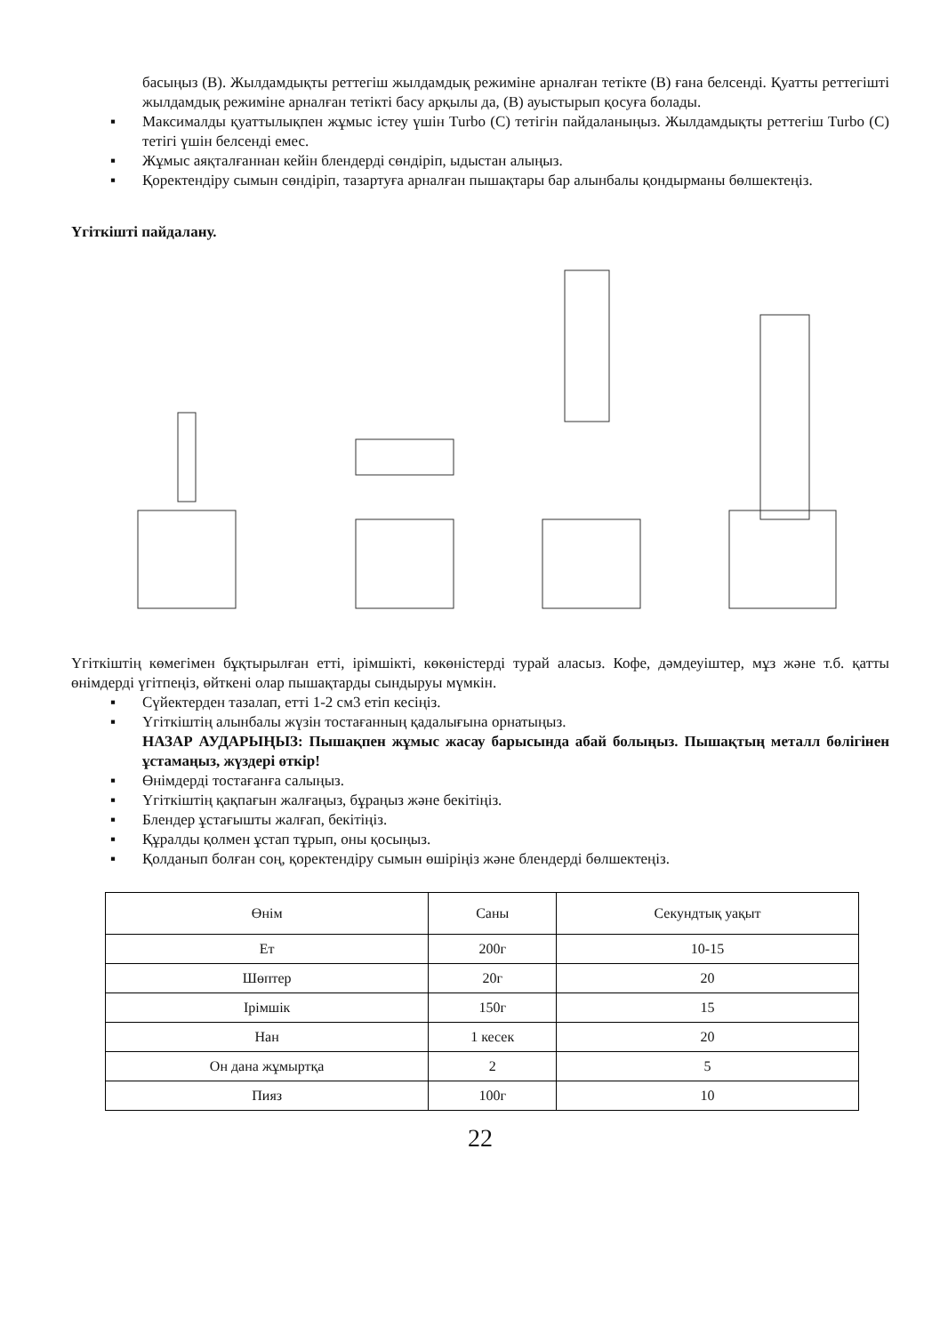басыңыз (В). Жылдамдықты реттегіш жылдамдық режиміне арналған тетікте (В) ғана белсенді. Қуатты реттегішті жылдамдық режиміне арналған тетікті басу арқылы да, (В) ауыстырып қосуға болады.
▪ Максималды қуаттылықпен жұмыс істеу үшін Turbo (С) тетігін пайдаланыңыз. Жылдамдықты реттегіш Turbo (С) тетігі үшін белсенді емес.
▪ Жұмыс аяқталғаннан кейін блендерді сөндіріп, ыдыстан алыңыз.
▪ Қоректендіру сымын сөндіріп, тазартуға арналған пышақтары бар алынбалы қондырманы бөлшектеңіз.
Үгіткішті пайдалану.
Үгіткіштің көмегімен бұқтырылған етті, ірімшікті, көкөністерді турай аласыз. Кофе, дәмдеуіштер, мұз және т.б. қатты өнімдерді үгітпеңіз, өйткені олар пышақтарды сындыруы мүмкін.
▪ Сүйектерден тазалап, етті 1-2 см3 етіп кесіңіз.
▪ Үгіткіштің алынбалы жүзін тостағанның қадалығына орнатыңыз.
НАЗАР АУДАРЫҢЫЗ: Пышақпен жұмыс жасау барысында абай болыңыз. Пышақтың металл бөлігінен ұстамаңыз, жүздері өткір!
▪ Өнімдерді тостағанға салыңыз.
▪ Үгіткіштің қақпағын жалғаңыз, бұраңыз және бекітіңіз.
▪ Блендер ұстағышты жалғап, бекітіңіз.
▪ Құралды қолмен ұстап тұрып, оны қосыңыз.
▪ Қолданып болған соң, қоректендіру сымын өшіріңіз және блендерді бөлшектеңіз.
| Өнім | Саны | Секундтық уақыт |
| Ет | 200г | 10-15 |
| Шөптер | 20г | 20 |
| Ірімшік | 150г | 15 |
| Нан | 1 кесек | 20 |
| Он дана жұмыртқа | 2 | 5 |
| Пияз | 100г | 10 |
22